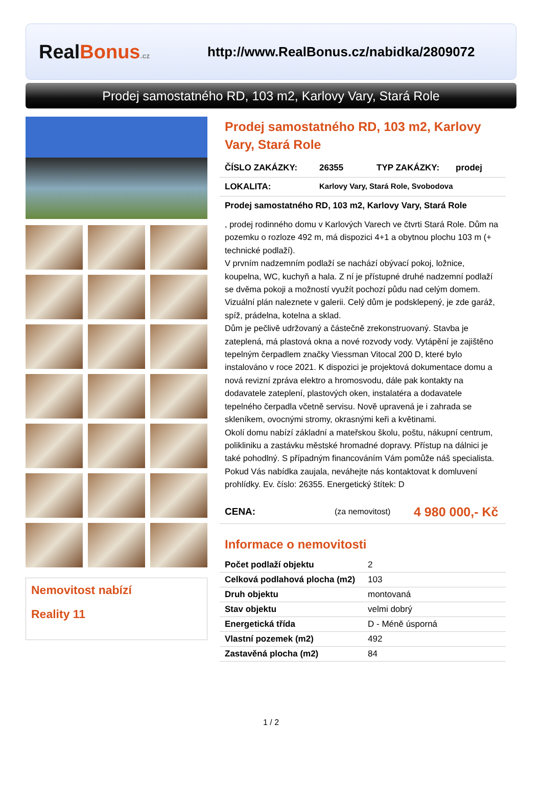Real Bonus.cz
http://www.RealBonus.cz/nabidka/2809072
Prodej samostatného RD, 103 m2, Karlovy Vary, Stará Role
Nemovitost nabízí
Reality 11
Prodej samostatného RD, 103 m2, Karlovy Vary, Stará Role
ČÍSLO ZAKÁZKY: 26355 TYP ZAKÁZKY: prodej
LOKALITA: Karlovy Vary, Stará Role, Svobodova
Prodej samostatného RD, 103 m2, Karlovy Vary, Stará Role
, prodej rodinného domu v Karlových Varech ve čtvrti Stará Role. Dům na pozemku o rozloze 492 m, má dispozici 4+1 a obytnou plochu 103 m (+ technické podlaží).
V prvním nadzemním podlaží se nachází obývací pokoj, ložnice, koupelna, WC, kuchyň a hala. Z ní je přístupné druhé nadzemní podlaží se dvěma pokoji a možností využít pochozí půdu nad celým domem. Vizuální plán naleznete v galerii. Celý dům je podsklepený, je zde garáž, spíž, prádelna, kotelna a sklad.
Dům je pečlivě udržovaný a částečně zrekonstruovaný. Stavba je zateplená, má plastová okna a nové rozvody vody. Vytápění je zajištěno tepelným čerpadlem značky Viessman Vitocal 200 D, které bylo instalováno v roce 2021. K dispozici je projektová dokumentace domu a nová revizní zpráva elektro a hromosvodu, dále pak kontakty na dodavatele zateplení, plastových oken, instalatéra a dodavatele tepelného čerpadla včetně servisu. Nově upravená je i zahrada se skleníkem, ovocnými stromy, okrasnými keři a květinami.
Okolí domu nabízí základní a mateřskou školu, poštu, nákupní centrum, polikliniku a zastávku městské hromadné dopravy. Přístup na dálnici je také pohodlný. S případným financováním Vám pomůže náš specialista. Pokud Vás nabídka zaujala, neváhejte nás kontaktovat k domluvení prohlídky. Ev. číslo: 26355. Energetický štítek: D
CENA: (za nemovitost) 4 980 000,- Kč
Informace o nemovitosti
| Počet podlaží objektu | 2 |
| Celková podlahová plocha (m2) | 103 |
| Druh objektu | montovaná |
| Stav objektu | velmi dobrý |
| Energetická třída | D - Méně úsporná |
| Vlastní pozemek (m2) | 492 |
| Zastavěná plocha (m2) | 84 |
1 / 2